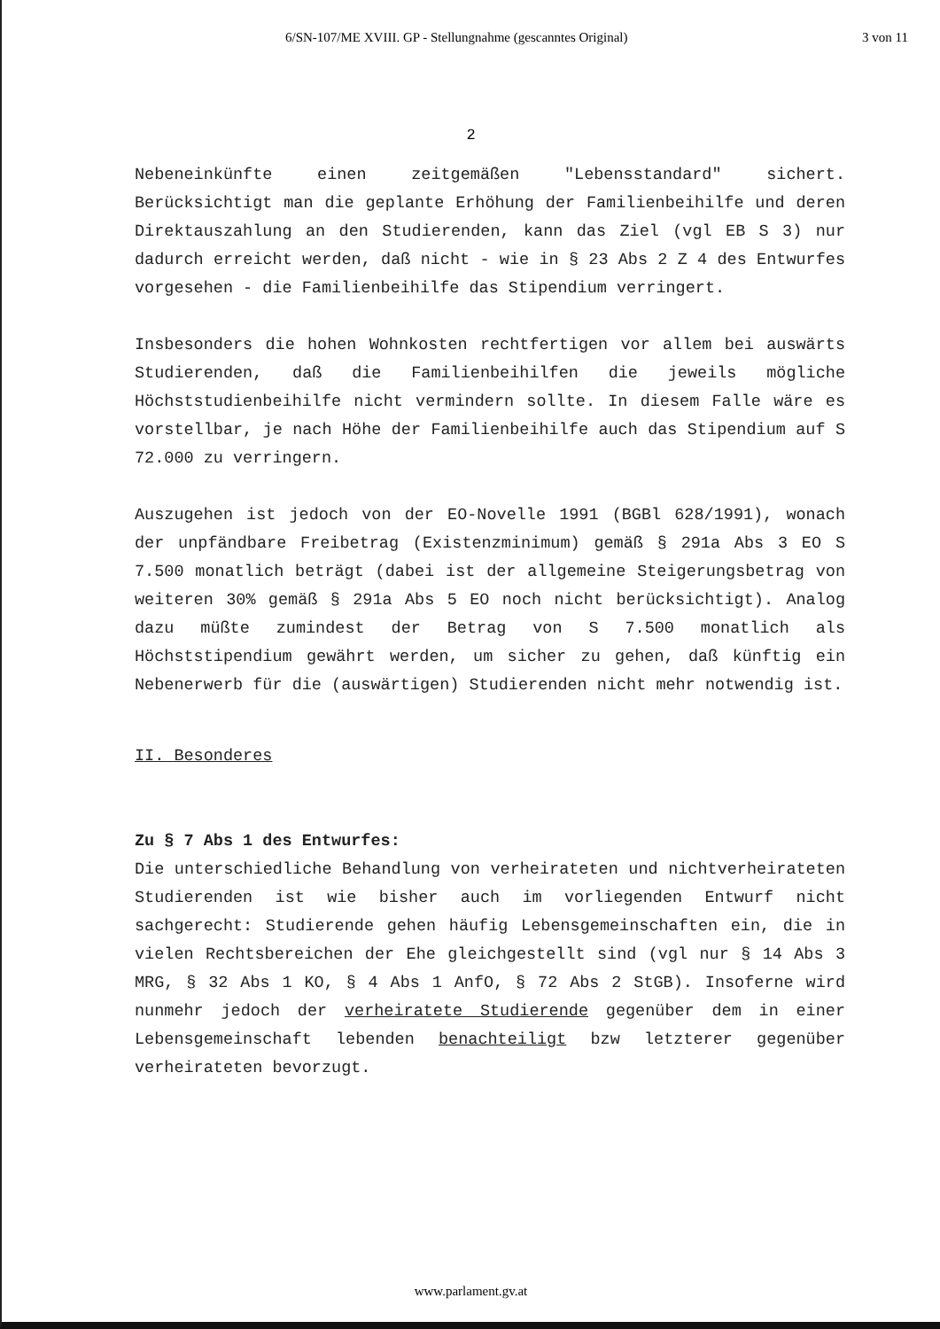6/SN-107/ME XVIII. GP - Stellungnahme (gescanntes Original) 3 von 11
2
Nebeneinkünfte einen zeitgemäßen "Lebensstandard" sichert. Berücksichtigt man die geplante Erhöhung der Familienbeihilfe und deren Direktauszahlung an den Studierenden, kann das Ziel (vgl EB S 3) nur dadurch erreicht werden, daß nicht - wie in § 23 Abs 2 Z 4 des Entwurfes vorgesehen - die Familienbeihilfe das Stipendium verringert.
Insbesonders die hohen Wohnkosten rechtfertigen vor allem bei auswärts Studierenden, daß die Familienbeihilfen die jeweils mögliche Höchststudienbeihilfe nicht vermindern sollte. In diesem Falle wäre es vorstellbar, je nach Höhe der Familienbeihilfe auch das Stipendium auf S 72.000 zu verringern.
Auszugehen ist jedoch von der EO-Novelle 1991 (BGBl 628/1991), wonach der unpfändbare Freibetrag (Existenzminimum) gemäß § 291a Abs 3 EO S 7.500 monatlich beträgt (dabei ist der allgemeine Steigerungsbetrag von weiteren 30% gemäß § 291a Abs 5 EO noch nicht berücksichtigt). Analog dazu müßte zumindest der Betrag von S 7.500 monatlich als Höchststipendium gewährt werden, um sicher zu gehen, daß künftig ein Nebenerwerb für die (auswärtigen) Studierenden nicht mehr notwendig ist.
II. Besonderes
Zu § 7 Abs 1 des Entwurfes:
Die unterschiedliche Behandlung von verheirateten und nichtverheirateten Studierenden ist wie bisher auch im vorliegenden Entwurf nicht sachgerecht: Studierende gehen häufig Lebensgemeinschaften ein, die in vielen Rechtsbereichen der Ehe gleichgestellt sind (vgl nur § 14 Abs 3 MRG, § 32 Abs 1 KO, § 4 Abs 1 AnfO, § 72 Abs 2 StGB). Insoferne wird nunmehr jedoch der verheiratete Studierende gegenüber dem in einer Lebensgemeinschaft lebenden benachteiligt bzw letzterer gegenüber verheirateten bevorzugt.
www.parlament.gv.at